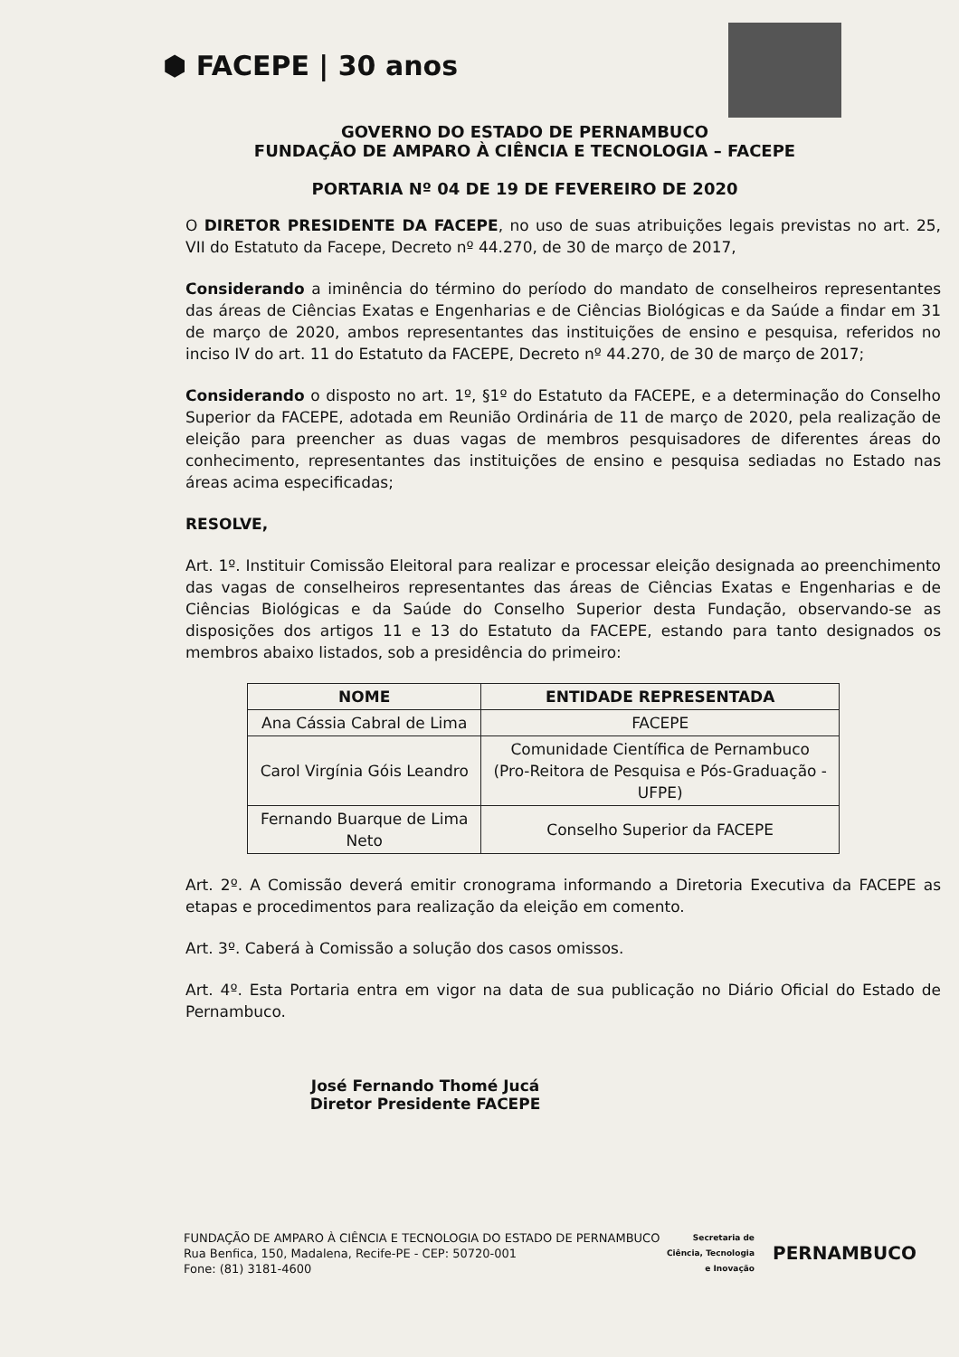⬢ FACEPE | 30 anos
GOVERNO DO ESTADO DE PERNAMBUCO
FUNDAÇÃO DE AMPARO À CIÊNCIA E TECNOLOGIA – FACEPE
PORTARIA Nº 04 DE 19 DE FEVEREIRO DE 2020
O DIRETOR PRESIDENTE DA FACEPE, no uso de suas atribuições legais previstas no art. 25, VII do Estatuto da Facepe, Decreto nº 44.270, de 30 de março de 2017,
Considerando a iminência do término do período do mandato de conselheiros representantes das áreas de Ciências Exatas e Engenharias e de Ciências Biológicas e da Saúde a findar em 31 de março de 2020, ambos representantes das instituições de ensino e pesquisa, referidos no inciso IV do art. 11 do Estatuto da FACEPE, Decreto nº 44.270, de 30 de março de 2017;
Considerando o disposto no art. 1º, §1º do Estatuto da FACEPE, e a determinação do Conselho Superior da FACEPE, adotada em Reunião Ordinária de 11 de março de 2020, pela realização de eleição para preencher as duas vagas de membros pesquisadores de diferentes áreas do conhecimento, representantes das instituições de ensino e pesquisa sediadas no Estado nas áreas acima especificadas;
RESOLVE,
Art. 1º. Instituir Comissão Eleitoral para realizar e processar eleição designada ao preenchimento das vagas de conselheiros representantes das áreas de Ciências Exatas e Engenharias e de Ciências Biológicas e da Saúde do Conselho Superior desta Fundação, observando-se as disposições dos artigos 11 e 13 do Estatuto da FACEPE, estando para tanto designados os membros abaixo listados, sob a presidência do primeiro:
| NOME | ENTIDADE REPRESENTADA |
| --- | --- |
| Ana Cássia Cabral de Lima | FACEPE |
| Carol Virgínia Góis Leandro | Comunidade Científica de Pernambuco (Pro-Reitora de Pesquisa e Pós-Graduação - UFPE) |
| Fernando Buarque de Lima Neto | Conselho Superior da FACEPE |
Art. 2º. A Comissão deverá emitir cronograma informando a Diretoria Executiva da FACEPE as etapas e procedimentos para realização da eleição em comento.
Art. 3º. Caberá à Comissão a solução dos casos omissos.
Art. 4º. Esta Portaria entra em vigor na data de sua publicação no Diário Oficial do Estado de Pernambuco.
José Fernando Thomé Jucá
Diretor Presidente FACEPE
FUNDAÇÃO DE AMPARO À CIÊNCIA E TECNOLOGIA DO ESTADO DE PERNAMBUCO
Rua Benfica, 150, Madalena, Recife-PE - CEP: 50720-001
Fone: (81) 3181-4600
Secretaria de
Ciência, Tecnologia
e Inovação
PERNAMBUCO